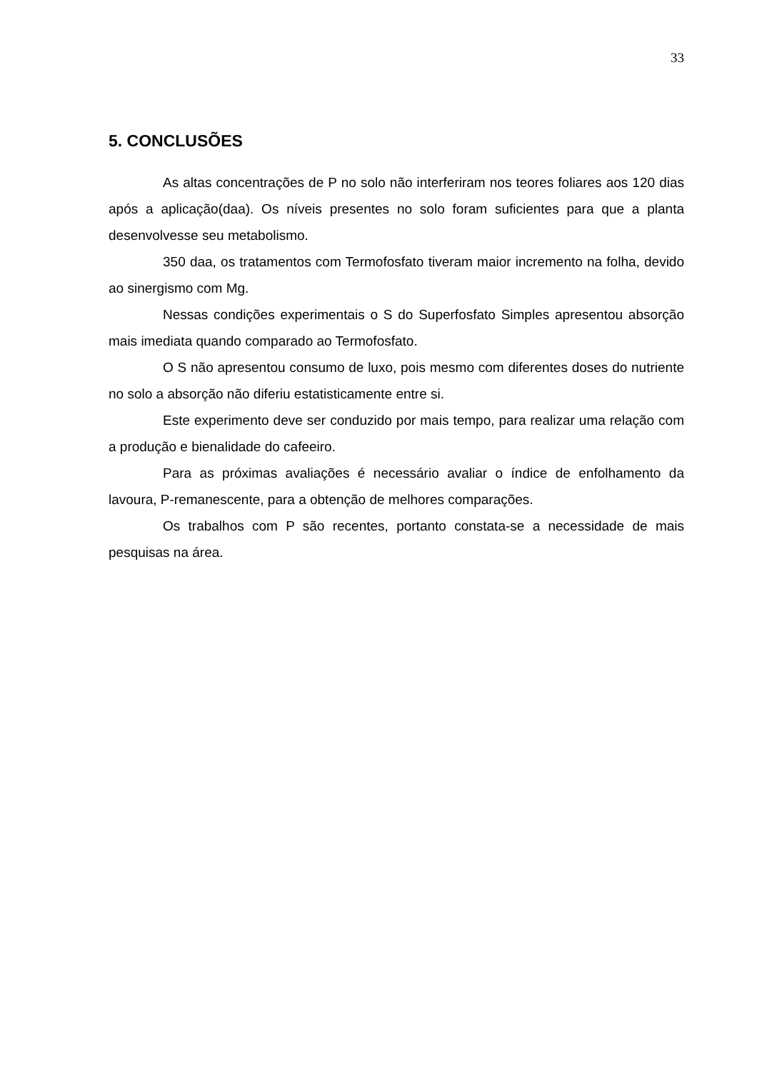33
5. CONCLUSÕES
As altas concentrações de P no solo não interferiram nos teores foliares aos 120 dias após a aplicação(daa). Os níveis presentes no solo foram suficientes para que a planta desenvolvesse seu metabolismo.
350 daa, os tratamentos com Termofosfato tiveram maior incremento na folha, devido ao sinergismo com Mg.
Nessas condições experimentais o S do Superfosfato Simples apresentou absorção mais imediata quando comparado ao Termofosfato.
O S não apresentou consumo de luxo, pois mesmo com diferentes doses do nutriente no solo a absorção não diferiu estatisticamente entre si.
Este experimento deve ser conduzido por mais tempo, para realizar uma relação com a produção e bienalidade do cafeeiro.
Para as próximas avaliações é necessário avaliar o índice de enfolhamento da lavoura, P-remanescente, para a obtenção de melhores comparações.
Os trabalhos com P são recentes, portanto constata-se a necessidade de mais pesquisas na área.